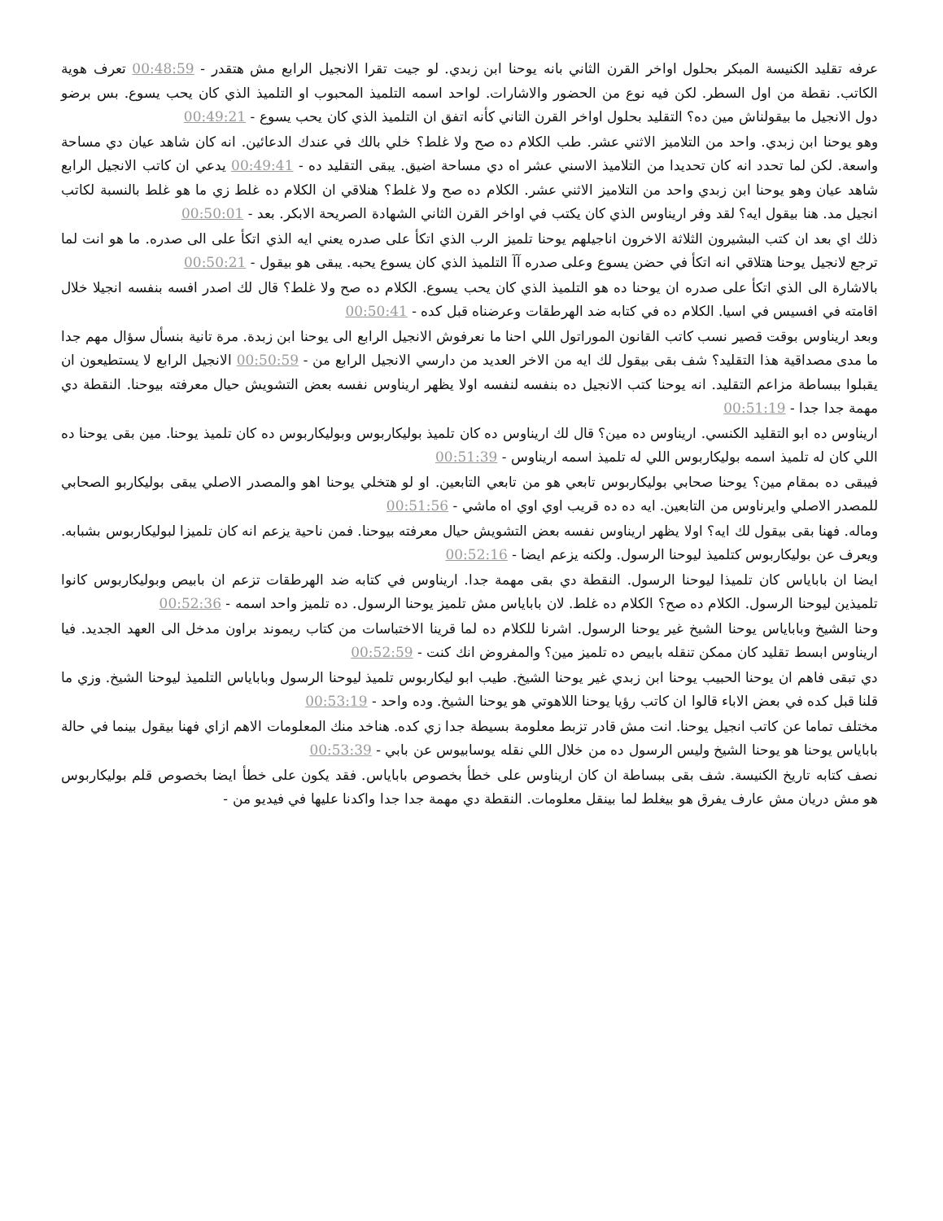عرفه تقليد الكنيسة المبكر بحلول اواخر القرن الثاني بانه يوحنا ابن زبدي. لو جيت تقرا الانجيل الرابع مش هتقدر - 00:48:59 تعرف هوية الكاتب. نقطة من اول السطر. لكن فيه نوع من الحضور والاشارات. لواحد اسمه التلميذ المحبوب او التلميذ الذي كان يحب يسوع. بس برضو دول الانجيل ما بيقولناش مين ده؟ التقليد بحلول اواخر القرن التاني كأنه اتفق ان التلميذ الذي كان يحب يسوع - 00:49:21
وهو يوحنا ابن زبدي. واحد من التلاميز الاثني عشر. طب الكلام ده صح ولا غلط؟ خلي بالك في عندك الدعائين. انه كان شاهد عيان دي مساحة واسعة. لكن لما تحدد انه كان تحديدا من التلاميذ الاسني عشر اه دي مساحة اضيق. يبقى التقليد ده - 00:49:41 يدعي ان كاتب الانجيل الرابع شاهد عيان وهو يوحنا ابن زبدي واحد من التلاميز الاثني عشر. الكلام ده صح ولا غلط؟ هنلاقي ان الكلام ده غلط زي ما هو غلط بالنسبة لكاتب انجيل مد. هنا بيقول ايه؟ لقد وفر اريناوس الذي كان يكتب في اواخر القرن الثاني الشهادة الصريحة الابكر. بعد - 00:50:01
ذلك اي بعد ان كتب البشيرون الثلاثة الاخرون اناجيلهم يوحنا تلميز الرب الذي اتكأ على صدره يعني ايه الذي اتكأ على الى صدره. ما هو انت لما ترجع لانجيل يوحنا هتلاقي انه اتكأ في حضن يسوع وعلى صدره آآ التلميذ الذي كان يسوع يحبه. يبقى هو بيقول - 00:50:21
بالاشارة الى الذي اتكأ على صدره ان يوحنا ده هو التلميذ الذي كان يحب يسوع. الكلام ده صح ولا غلط؟ قال لك اصدر افسه بنفسه انجيلا خلال اقامته في افسيس في اسيا. الكلام ده في كتابه ضد الهرطقات وعرضناه قبل كده - 00:50:41
وبعد اريناوس بوقت قصير نسب كاتب القانون الموراتول اللي احنا ما نعرفوش الانجيل الرابع الى يوحنا ابن زبدة. مرة تانية بنسأل سؤال مهم جدا ما مدى مصداقية هذا التقليد؟ شف بقى بيقول لك ايه من الاخر العديد من دارسي الانجيل الرابع من - 00:50:59 الانجيل الرابع لا يستطيعون ان يقبلوا ببساطة مزاعم التقليد. انه يوحنا كتب الانجيل ده بنفسه لنفسه اولا يظهر اريناوس نفسه بعض التشويش حيال معرفته بيوحنا. النقطة دي مهمة جدا جدا - 00:51:19
اريناوس ده ابو التقليد الكنسي. اريناوس ده مين؟ قال لك اريناوس ده كان تلميذ بوليكاربوس وبوليكاربوس ده كان تلميذ يوحنا. مين بقى يوحنا ده اللي كان له تلميذ اسمه بوليكاربوس اللي له تلميذ اسمه اريناوس - 00:51:39
فيبقى ده بمقام مين؟ يوحنا صحابي بوليكاربوس تابعي هو من تابعي التابعين. او لو هتخلي يوحنا اهو والمصدر الاصلي يبقى بوليكاربو الصحابي للمصدر الاصلي وايرناوس من التابعين. ايه ده ده قريب اوي اوي اه ماشي - 00:51:56
وماله. فهنا بقى بيقول لك ايه؟ اولا يظهر اريناوس نفسه بعض التشويش حيال معرفته بيوحنا. فمن ناحية يزعم انه كان تلميزا لبوليكاربوس بشبابه. ويعرف عن بوليكاربوس كتلميذ ليوحنا الرسول. ولكنه يزعم ايضا - 00:52:16
ايضا ان باباياس كان تلميذا ليوحنا الرسول. النقطة دي بقى مهمة جدا. اريناوس في كتابه ضد الهرطقات تزعم ان بابيص وبوليكاربوس كانوا تلميذين ليوحنا الرسول. الكلام ده صح؟ الكلام ده غلط. لان باباياس مش تلميز يوحنا الرسول. ده تلميز واحد اسمه - 00:52:36
وحنا الشيخ وباباياس يوحنا الشيخ غير يوحنا الرسول. اشرنا للكلام ده لما قرينا الاختباسات من كتاب ريموند براون مدخل الى العهد الجديد. فيا اريناوس ابسط تقليد كان ممكن تنقله بابيص ده تلميز مين؟ والمفروض انك كنت - 00:52:59
دي تبقى فاهم ان يوحنا الحبيب يوحنا ابن زبدي غير يوحنا الشيخ. طيب ابو ليكاربوس تلميذ ليوحنا الرسول وباباياس التلميذ ليوحنا الشيخ. وزي ما قلنا قبل كده في بعض الاباء قالوا ان كاتب رؤيا يوحنا اللاهوتي هو يوحنا الشيخ. وده واحد - 00:53:19
مختلف تماما عن كاتب انجيل يوحنا. انت مش قادر تزبط معلومة بسيطة جدا زي كده. هناخد منك المعلومات الاهم ازاي فهنا بيقول بينما في حالة باباياس يوحنا هو يوحنا الشيخ وليس الرسول ده من خلال اللي نقله يوسابيوس عن بابي - 00:53:39
نصف كتابه تاريخ الكنيسة. شف بقى ببساطة ان كان اريناوس على خطأ بخصوص باباياس. فقد يكون على خطأ ايضا بخصوص قلم بوليكاربوس هو مش دريان مش عارف يفرق هو بيغلط لما بينقل معلومات. النقطة دي مهمة جدا جدا واكدنا عليها في فيديو من -